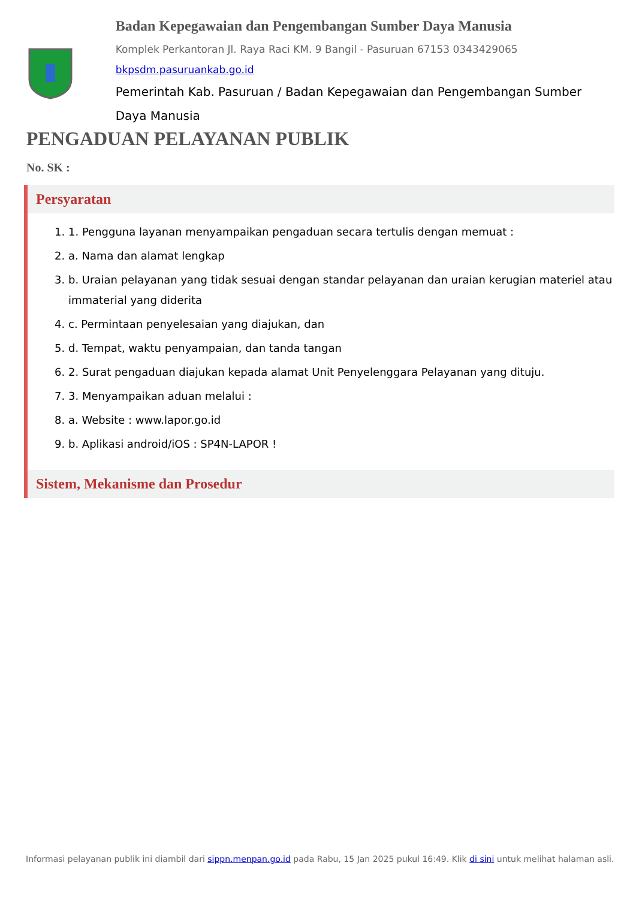Badan Kepegawaian dan Pengembangan Sumber Daya Manusia
Komplek Perkantoran Jl. Raya Raci KM. 9 Bangil - Pasuruan 67153 0343429065
bkpsdm.pasuruankab.go.id
Pemerintah Kab. Pasuruan / Badan Kepegawaian dan Pengembangan Sumber Daya Manusia
PENGADUAN PELAYANAN PUBLIK
No. SK :
Persyaratan
1. 1. Pengguna layanan menyampaikan pengaduan secara tertulis dengan memuat :
2. a. Nama dan alamat lengkap
3. b. Uraian pelayanan yang tidak sesuai dengan standar pelayanan dan uraian kerugian materiel atau immaterial yang diderita
4. c. Permintaan penyelesaian yang diajukan, dan
5. d. Tempat, waktu penyampaian, dan tanda tangan
6. 2. Surat pengaduan diajukan kepada alamat Unit Penyelenggara Pelayanan yang dituju.
7. 3. Menyampaikan aduan melalui :
8. a. Website : www.lapor.go.id
9. b. Aplikasi android/iOS : SP4N-LAPOR !
Sistem, Mekanisme dan Prosedur
Informasi pelayanan publik ini diambil dari sippn.menpan.go.id pada Rabu, 15 Jan 2025 pukul 16:49. Klik di sini untuk melihat halaman asli.